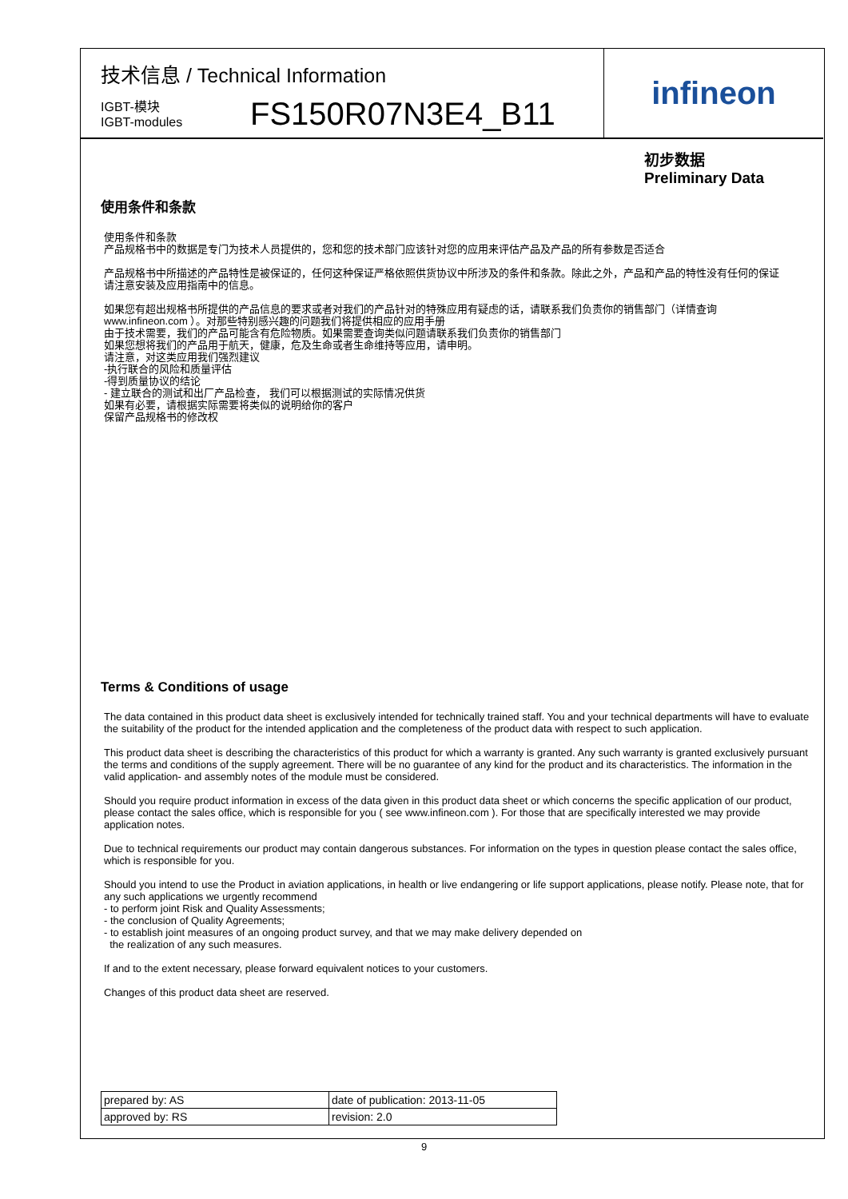技术信息 / Technical Information
IGBT-模块
IGBT-modules
FS150R07N3E4_B11
infineon
初步数据
Preliminary Data
使用条件和条款
使用条件和条款
产品规格书中的数据是专门为技术人员提供的，您和您的技术部门应该针对您的应用来评估产品及产品的所有参数是否适合
产品规格书中所描述的产品特性是被保证的，任何这种保证严格依照供货协议中所涉及的条件和条款。除此之外，产品和产品的特性没有任何的保证
请注意安装及应用指南中的信息。
如果您有超出规格书所提供的产品信息的要求或者对我们的产品针对的特殊应用有疑虑的话，请联系我们负责你的销售部门（详情查询
www.infineon.com ）。对那些特别感兴趣的问题我们将提供相应的应用手册
由于技术需要，我们的产品可能含有危险物质。如果需要查询类似问题请联系我们负责你的销售部门
如果您想将我们的产品用于航天，健康，危及生命或者生命维持等应用，请申明。
请注意，对这类应用我们强烈建议
-执行联合的风险和质量评估
-得到质量协议的结论
- 建立联合的测试和出厂产品检查， 我们可以根据测试的实际情况供货
如果有必要，请根据实际需要将类似的说明给你的客户
保留产品规格书的修改权
Terms & Conditions of usage
The data contained in this product data sheet is exclusively intended for technically trained staff. You and your technical departments will have to evaluate the suitability of the product for the intended application and the completeness of the product data with respect to such application.
This product data sheet is describing the characteristics of this product for which a warranty is granted. Any such warranty is granted exclusively pursuant the terms and conditions of the supply agreement. There will be no guarantee of any kind for the product and its characteristics. The information in the valid application- and assembly notes of the module must be considered.
Should you require product information in excess of the data given in this product data sheet or which concerns the specific application of our product, please contact the sales office, which is responsible for you ( see www.infineon.com ). For those that are specifically interested we may provide application notes.
Due to technical requirements our product may contain dangerous substances. For information on the types in question please contact the sales office, which is responsible for you.
Should you intend to use the Product in aviation applications, in health or live endangering or life support applications, please notify. Please note, that for any such applications we urgently recommend
- to perform joint Risk and Quality Assessments;
- the conclusion of Quality Agreements;
- to establish joint measures of an ongoing product survey, and that we may make delivery depended on
the realization of any such measures.
If and to the extent necessary, please forward equivalent notices to your customers.
Changes of this product data sheet are reserved.
| prepared by: AS | date of publication: 2013-11-05 |
| approved by: RS | revision: 2.0 |
9